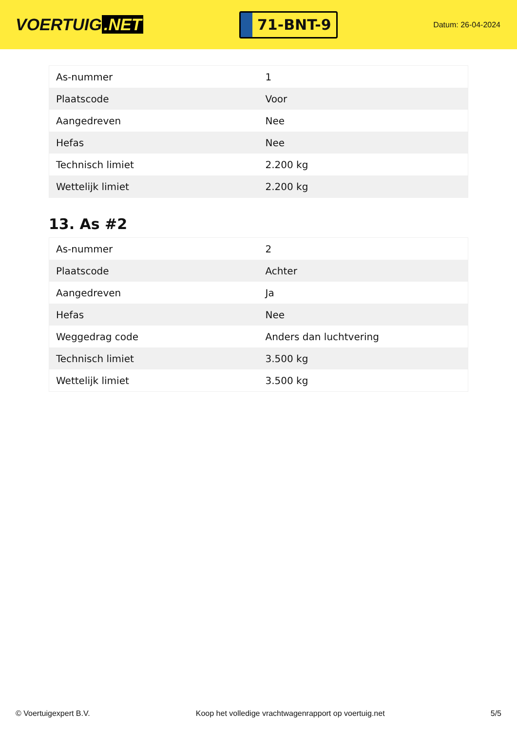VOERTUIG.NET
71-BNT-9
Datum: 26-04-2024
| As-nummer | 1 |
| Plaatscode | Voor |
| Aangedreven | Nee |
| Hefas | Nee |
| Technisch limiet | 2.200 kg |
| Wettelijk limiet | 2.200 kg |
13. As #2
| As-nummer | 2 |
| Plaatscode | Achter |
| Aangedreven | Ja |
| Hefas | Nee |
| Weggedrag code | Anders dan luchtvering |
| Technisch limiet | 3.500 kg |
| Wettelijk limiet | 3.500 kg |
© Voertuigexpert B.V. Koop het volledige vrachtwagenrapport op voertuig.net 5/5